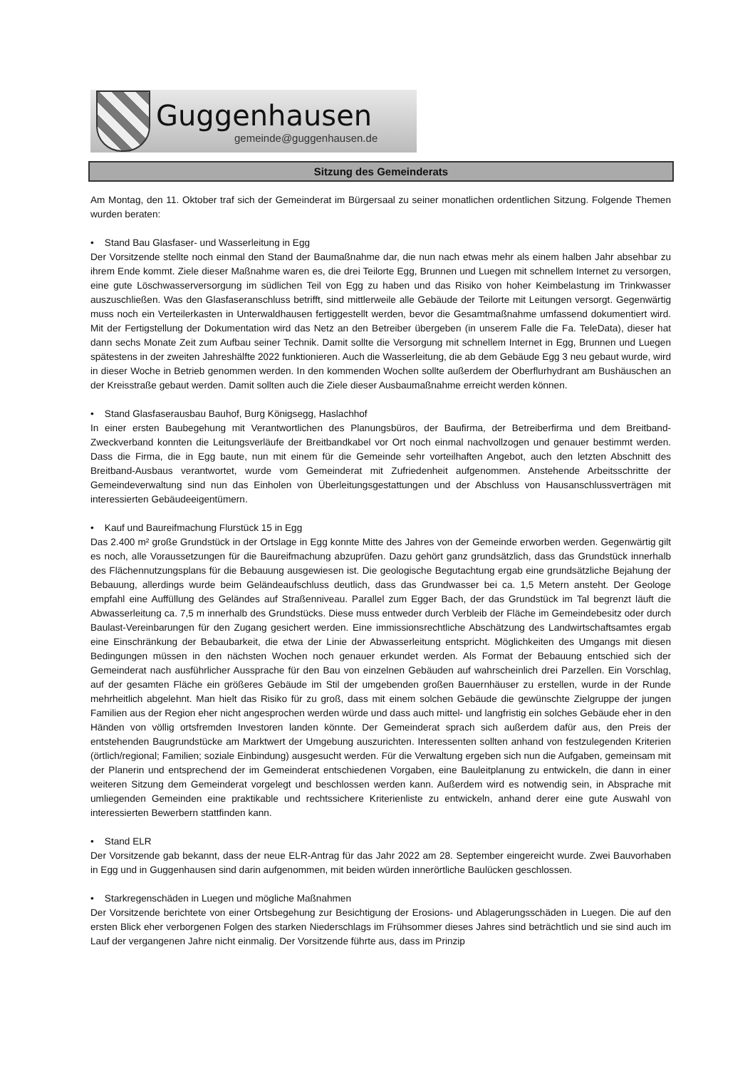Guggenhausen
gemeinde@guggenhausen.de
Sitzung des Gemeinderats
Am Montag, den 11. Oktober traf sich der Gemeinderat im Bürgersaal zu seiner monatlichen ordentlichen Sitzung. Folgende Themen wurden beraten:
• Stand Bau Glasfaser- und Wasserleitung in Egg
Der Vorsitzende stellte noch einmal den Stand der Baumaßnahme dar, die nun nach etwas mehr als einem halben Jahr absehbar zu ihrem Ende kommt. Ziele dieser Maßnahme waren es, die drei Teilorte Egg, Brunnen und Luegen mit schnellem Internet zu versorgen, eine gute Löschwasserversorgung im südlichen Teil von Egg zu haben und das Risiko von hoher Keimbelastung im Trinkwasser auszuschließen. Was den Glasfaseranschluss betrifft, sind mittlerweile alle Gebäude der Teilorte mit Leitungen versorgt. Gegenwärtig muss noch ein Verteilerkasten in Unterwaldhausen fertiggestellt werden, bevor die Gesamtmaßnahme umfassend dokumentiert wird. Mit der Fertigstellung der Dokumentation wird das Netz an den Betreiber übergeben (in unserem Falle die Fa. TeleData), dieser hat dann sechs Monate Zeit zum Aufbau seiner Technik. Damit sollte die Versorgung mit schnellem Internet in Egg, Brunnen und Luegen spätestens in der zweiten Jahreshälfte 2022 funktionieren. Auch die Wasserleitung, die ab dem Gebäude Egg 3 neu gebaut wurde, wird in dieser Woche in Betrieb genommen werden. In den kommenden Wochen sollte außerdem der Oberflurhydrant am Bushäuschen an der Kreisstraße gebaut werden. Damit sollten auch die Ziele dieser Ausbaumaßnahme erreicht werden können.
• Stand Glasfaserausbau Bauhof, Burg Königsegg, Haslachhof
In einer ersten Baubegehung mit Verantwortlichen des Planungsbüros, der Baufirma, der Betreiberfirma und dem Breitband-Zweckverband konnten die Leitungsverläufe der Breitbandkabel vor Ort noch einmal nachvollzogen und genauer bestimmt werden. Dass die Firma, die in Egg baute, nun mit einem für die Gemeinde sehr vorteilhaften Angebot, auch den letzten Abschnitt des Breitband-Ausbaus verantwortet, wurde vom Gemeinderat mit Zufriedenheit aufgenommen. Anstehende Arbeitsschritte der Gemeindeverwaltung sind nun das Einholen von Überleitungsgestattungen und der Abschluss von Hausanschlussverträgen mit interessierten Gebäudeeigentümern.
• Kauf und Baureifmachung Flurstück 15 in Egg
Das 2.400 m² große Grundstück in der Ortslage in Egg konnte Mitte des Jahres von der Gemeinde erworben werden. Gegenwärtig gilt es noch, alle Voraussetzungen für die Baureifmachung abzuprüfen. Dazu gehört ganz grundsätzlich, dass das Grundstück innerhalb des Flächennutzungsplans für die Bebauung ausgewiesen ist. Die geologische Begutachtung ergab eine grundsätzliche Bejahung der Bebauung, allerdings wurde beim Geländeaufschluss deutlich, dass das Grundwasser bei ca. 1,5 Metern ansteht. Der Geologe empfahl eine Auffüllung des Geländes auf Straßenniveau. Parallel zum Egger Bach, der das Grundstück im Tal begrenzt läuft die Abwasserleitung ca. 7,5 m innerhalb des Grundstücks. Diese muss entweder durch Verbleib der Fläche im Gemeindebesitz oder durch Baulast-Vereinbarungen für den Zugang gesichert werden. Eine immissionsrechtliche Abschätzung des Landwirtschaftsamtes ergab eine Einschränkung der Bebaubarkeit, die etwa der Linie der Abwasserleitung entspricht. Möglichkeiten des Umgangs mit diesen Bedingungen müssen in den nächsten Wochen noch genauer erkundet werden. Als Format der Bebauung entschied sich der Gemeinderat nach ausführlicher Aussprache für den Bau von einzelnen Gebäuden auf wahrscheinlich drei Parzellen. Ein Vorschlag, auf der gesamten Fläche ein größeres Gebäude im Stil der umgebenden großen Bauernhäuser zu erstellen, wurde in der Runde mehrheitlich abgelehnt. Man hielt das Risiko für zu groß, dass mit einem solchen Gebäude die gewünschte Zielgruppe der jungen Familien aus der Region eher nicht angesprochen werden würde und dass auch mittel- und langfristig ein solches Gebäude eher in den Händen von völlig ortsfremden Investoren landen könnte. Der Gemeinderat sprach sich außerdem dafür aus, den Preis der entstehenden Baugrundstücke am Marktwert der Umgebung auszurichten. Interessenten sollten anhand von festzulegenden Kriterien (örtlich/regional; Familien; soziale Einbindung) ausgesucht werden. Für die Verwaltung ergeben sich nun die Aufgaben, gemeinsam mit der Planerin und entsprechend der im Gemeinderat entschiedenen Vorgaben, eine Bauleitplanung zu entwickeln, die dann in einer weiteren Sitzung dem Gemeinderat vorgelegt und beschlossen werden kann. Außerdem wird es notwendig sein, in Absprache mit umliegenden Gemeinden eine praktikable und rechtssichere Kriterienliste zu entwickeln, anhand derer eine gute Auswahl von interessierten Bewerbern stattfinden kann.
• Stand ELR
Der Vorsitzende gab bekannt, dass der neue ELR-Antrag für das Jahr 2022 am 28. September eingereicht wurde. Zwei Bauvorhaben in Egg und in Guggenhausen sind darin aufgenommen, mit beiden würden innerörtliche Baulücken geschlossen.
• Starkregenschäden in Luegen und mögliche Maßnahmen
Der Vorsitzende berichtete von einer Ortsbegehung zur Besichtigung der Erosions- und Ablagerungsschäden in Luegen. Die auf den ersten Blick eher verborgenen Folgen des starken Niederschlags im Frühsommer dieses Jahres sind beträchtlich und sie sind auch im Lauf der vergangenen Jahre nicht einmalig. Der Vorsitzende führte aus, dass im Prinzip